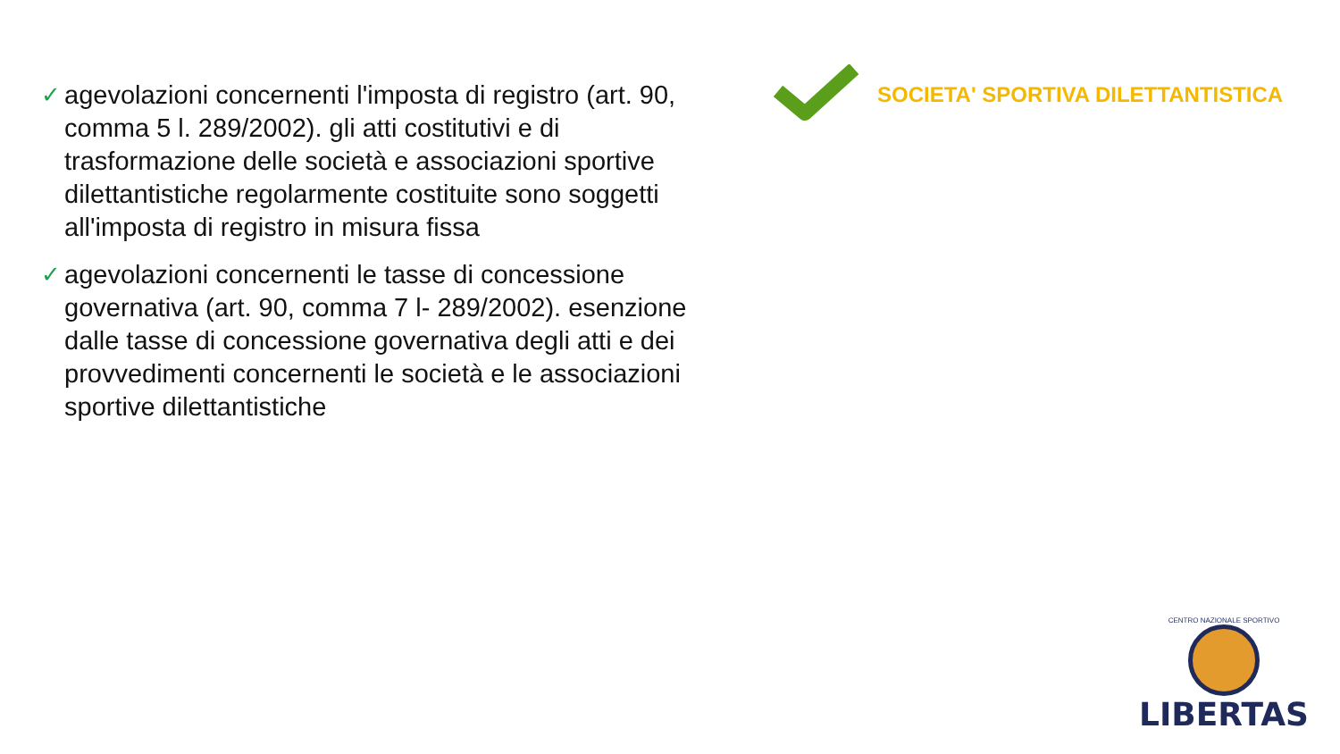✓ agevolazioni concernenti l'imposta di registro (art. 90, comma 5 l. 289/2002). gli atti costitutivi e di trasformazione delle società e associazioni sportive dilettantistiche regolarmente costituite sono soggetti all'imposta di registro in misura fissa
✓ agevolazioni concernenti le tasse di concessione governativa (art. 90, comma 7 l- 289/2002). esenzione dalle tasse di concessione governativa degli atti e dei provvedimenti concernenti le società e le associazioni sportive dilettantistiche
SOCIETA' SPORTIVA DILETTANTISTICA
CENTRO NAZIONALE SPORTIVO
LIBERTAS